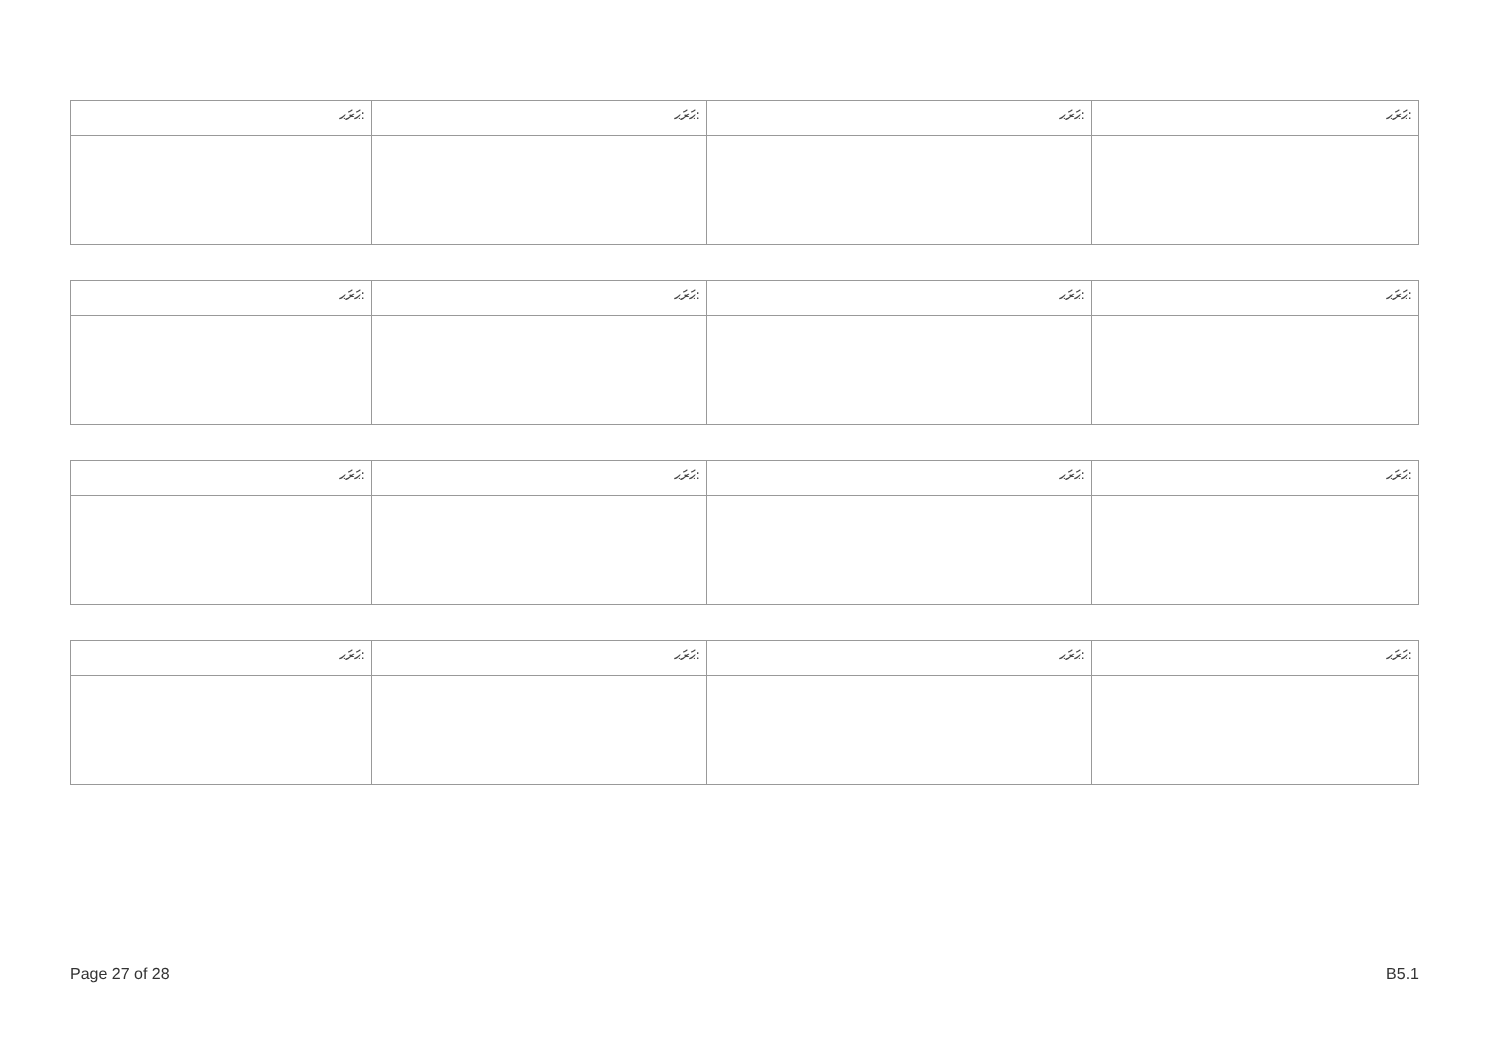| ޙަރަޙ: | ޙަރަޙ: | ޙަރަޙ: | ޙަރަޙ: |
| ޙަރަޙ: | ޙަރަޙ: | ޙަރަޙ: | ޙަރަޙ: |
| ޙަރަޙ: | ޙަރަޙ: | ޙަރަޙ: | ޙަރަޙ: |
| ޙަރަޙ: | ޙަރަޙ: | ޙަރަޙ: | ޙަރަޙ: |
Page 27 of 28 B5.1